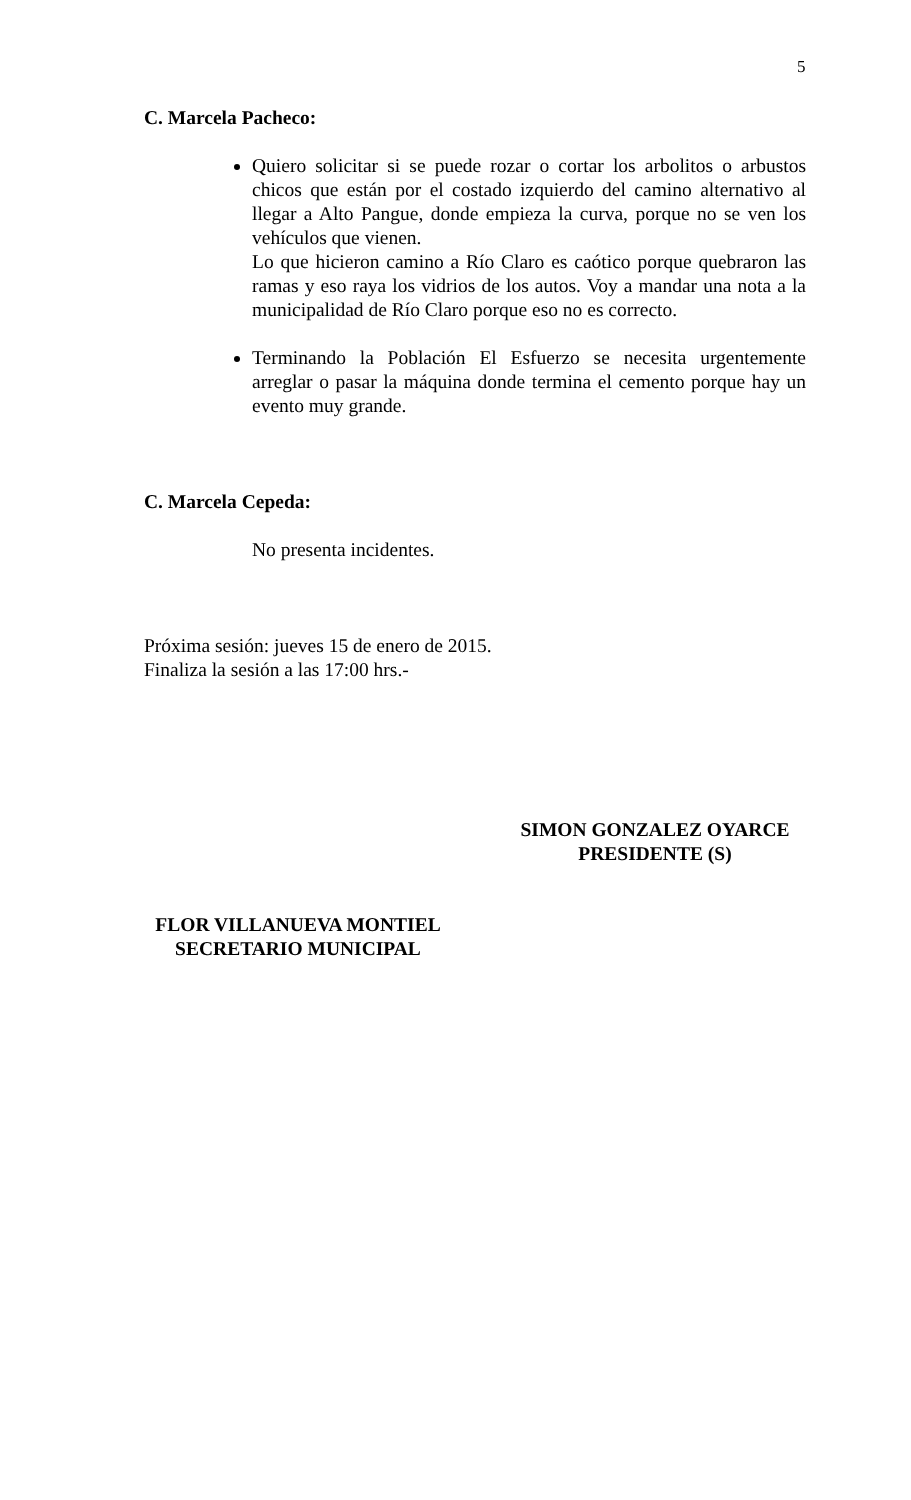5
C. Marcela Pacheco:
Quiero solicitar si se puede rozar o cortar los arbolitos o arbustos chicos que están por el costado izquierdo del camino alternativo al llegar a Alto Pangue, donde empieza la curva, porque no se ven los vehículos que vienen.
Lo que hicieron camino a Río Claro es caótico porque quebraron las ramas y eso raya los vidrios de los autos. Voy a mandar una nota a la municipalidad de Río Claro porque eso no es correcto.
Terminando la Población El Esfuerzo se necesita urgentemente arreglar o pasar la máquina donde termina el cemento porque hay un evento muy grande.
C. Marcela Cepeda:
No presenta incidentes.
Próxima sesión: jueves 15 de enero de 2015.
Finaliza la sesión a las 17:00 hrs.-
SIMON GONZALEZ OYARCE
PRESIDENTE (S)
FLOR VILLANUEVA MONTIEL
SECRETARIO MUNICIPAL